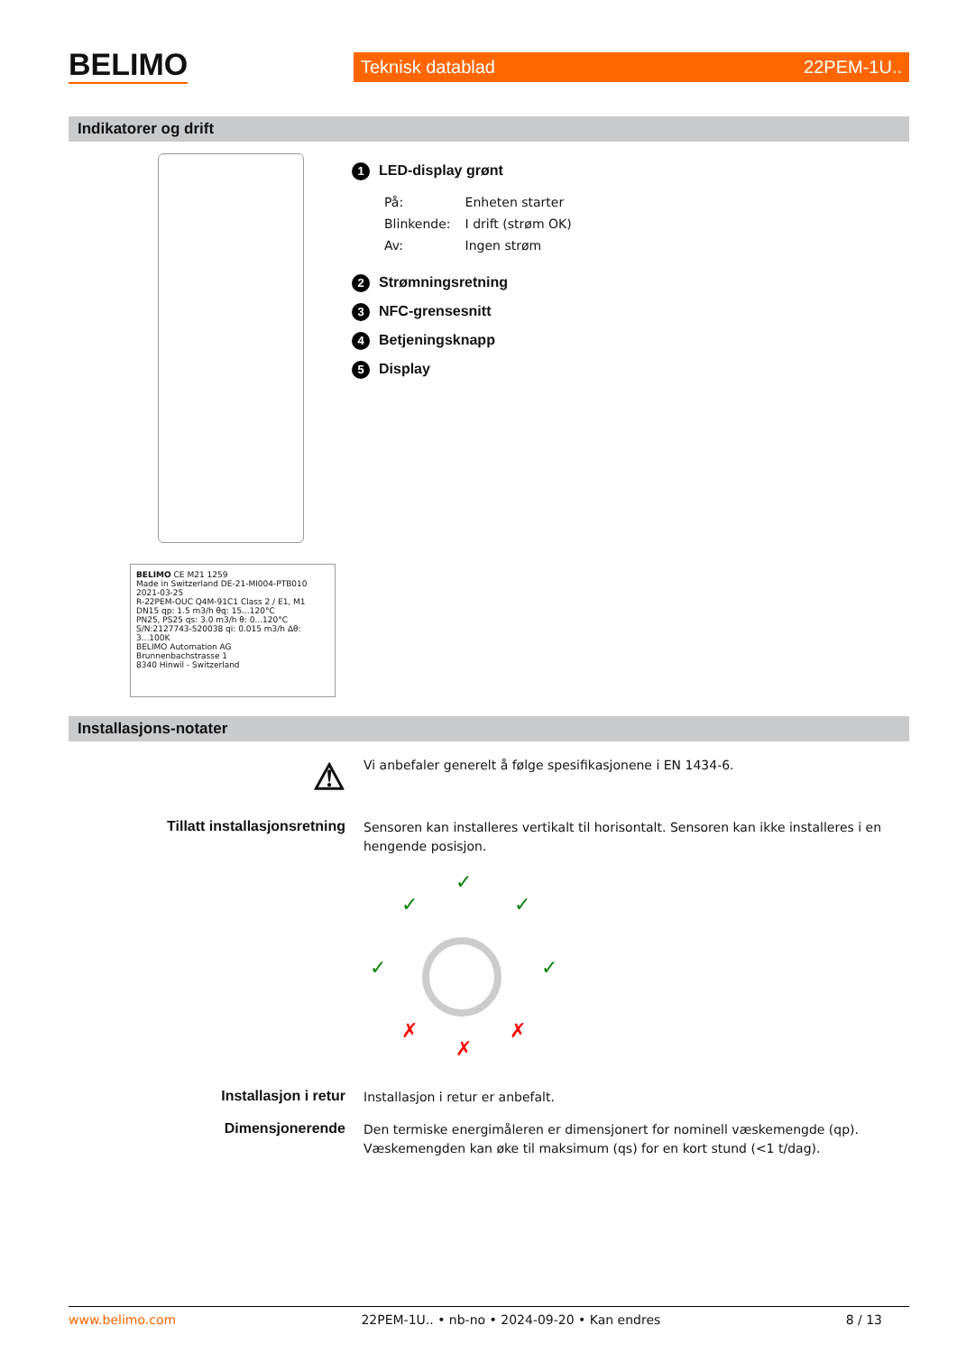BELIMO
Teknisk datablad 22PEM-1U..
Indikatorer og drift
BELIMO CE M21 1259
Made in Switzerland DE-21-MI004-PTB010 2021-03-25
R-22PEM-OUC Q4M-91C1 Class 2 / E1, M1
DN15 qp: 1.5 m3/h θq: 15...120°C
PN25, PS25 qs: 3.0 m3/h θ: 0...120°C
S/N:2127743-520038 qi: 0.015 m3/h Δθ: 3...100K
BELIMO Automation AG
Brunnenbachstrasse 1
8340 Hinwil - Switzerland
1 LED-display grønt
| På: | Enheten starter |
| Blinkende: | I drift (strøm OK) |
| Av: | Ingen strøm |
2 Strømningsretning
3 NFC-grensesnitt
4 Betjeningsknapp
5 Display
Installasjons-notater
⚠
Vi anbefaler generelt å følge spesifikasjonene i EN 1434-6.
Tillatt installasjonsretning
Sensoren kan installeres vertikalt til horisontalt. Sensoren kan ikke installeres i en hengende posisjon.
✓
✓
✓
✓
✓
✗
✗
✗
Installasjon i retur
Installasjon i retur er anbefalt.
Dimensjonerende
Den termiske energimåleren er dimensjonert for nominell væskemengde (qp).
Væskemengden kan øke til maksimum (qs) for en kort stund (<1 t/dag).
www.belimo.com 22PEM-1U.. • nb-no • 2024-09-20 • Kan endres 8 / 13